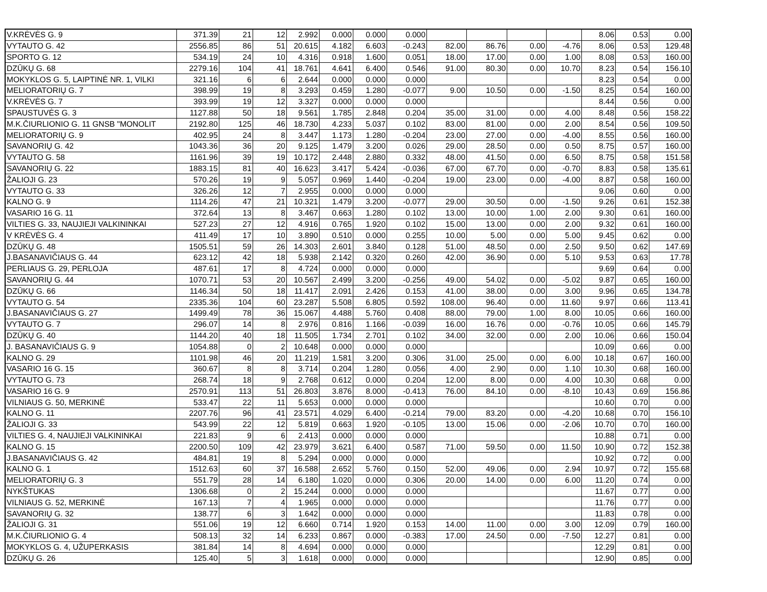| V.KRĖVĖS G. 9 | 371.39 | 21 | 12 | 2.992 | 0.000 | 0.000 | 0.000 | | | | | 8.06 | 0.53 | 0.00 |
| VYTAUTO G. 42 | 2556.85 | 86 | 51 | 20.615 | 4.182 | 6.603 | -0.243 | 82.00 | 86.76 | 0.00 | -4.76 | 8.06 | 0.53 | 129.48 |
| SPORTO G. 12 | 534.19 | 24 | 10 | 4.316 | 0.918 | 1.600 | 0.051 | 18.00 | 17.00 | 0.00 | 1.00 | 8.08 | 0.53 | 160.00 |
| DZŪKŲ G. 68 | 2279.16 | 104 | 41 | 18.761 | 4.641 | 6.400 | 0.546 | 91.00 | 80.30 | 0.00 | 10.70 | 8.23 | 0.54 | 156.10 |
| MOKYKLOS G. 5, LAIPTINĖ NR. 1, VILKI | 321.16 | 6 | 6 | 2.644 | 0.000 | 0.000 | 0.000 | | | | | 8.23 | 0.54 | 0.00 |
| MELIORATORIŲ G. 7 | 398.99 | 19 | 8 | 3.293 | 0.459 | 1.280 | -0.077 | 9.00 | 10.50 | 0.00 | -1.50 | 8.25 | 0.54 | 160.00 |
| V.KRĖVĖS G. 7 | 393.99 | 19 | 12 | 3.327 | 0.000 | 0.000 | 0.000 | | | | | 8.44 | 0.56 | 0.00 |
| SPAUSTUVĖS G. 3 | 1127.88 | 50 | 18 | 9.561 | 1.785 | 2.848 | 0.204 | 35.00 | 31.00 | 0.00 | 4.00 | 8.48 | 0.56 | 158.22 |
| M.K.ČIURLIONIO G. 11 GNSB "MONOLIT | 2192.80 | 125 | 46 | 18.730 | 4.233 | 5.037 | 0.102 | 83.00 | 81.00 | 0.00 | 2.00 | 8.54 | 0.56 | 109.50 |
| MELIORATORIŲ G. 9 | 402.95 | 24 | 8 | 3.447 | 1.173 | 1.280 | -0.204 | 23.00 | 27.00 | 0.00 | -4.00 | 8.55 | 0.56 | 160.00 |
| SAVANORIŲ G. 42 | 1043.36 | 36 | 20 | 9.125 | 1.479 | 3.200 | 0.026 | 29.00 | 28.50 | 0.00 | 0.50 | 8.75 | 0.57 | 160.00 |
| VYTAUTO G. 58 | 1161.96 | 39 | 19 | 10.172 | 2.448 | 2.880 | 0.332 | 48.00 | 41.50 | 0.00 | 6.50 | 8.75 | 0.58 | 151.58 |
| SAVANORIŲ G. 22 | 1883.15 | 81 | 40 | 16.623 | 3.417 | 5.424 | -0.036 | 67.00 | 67.70 | 0.00 | -0.70 | 8.83 | 0.58 | 135.61 |
| ŽALIOJI G. 23 | 570.26 | 19 | 9 | 5.057 | 0.969 | 1.440 | -0.204 | 19.00 | 23.00 | 0.00 | -4.00 | 8.87 | 0.58 | 160.00 |
| VYTAUTO G. 33 | 326.26 | 12 | 7 | 2.955 | 0.000 | 0.000 | 0.000 | | | | | 9.06 | 0.60 | 0.00 |
| KALNO G. 9 | 1114.26 | 47 | 21 | 10.321 | 1.479 | 3.200 | -0.077 | 29.00 | 30.50 | 0.00 | -1.50 | 9.26 | 0.61 | 152.38 |
| VASARIO 16 G. 11 | 372.64 | 13 | 8 | 3.467 | 0.663 | 1.280 | 0.102 | 13.00 | 10.00 | 1.00 | 2.00 | 9.30 | 0.61 | 160.00 |
| VILTIES G. 33, NAUJIEJI VALKININKAI | 527.23 | 27 | 12 | 4.916 | 0.765 | 1.920 | 0.102 | 15.00 | 13.00 | 0.00 | 2.00 | 9.32 | 0.61 | 160.00 |
| V KRĖVĖS G. 4 | 411.49 | 17 | 10 | 3.890 | 0.510 | 0.000 | 0.255 | 10.00 | 5.00 | 0.00 | 5.00 | 9.45 | 0.62 | 0.00 |
| DZŪKŲ G. 48 | 1505.51 | 59 | 26 | 14.303 | 2.601 | 3.840 | 0.128 | 51.00 | 48.50 | 0.00 | 2.50 | 9.50 | 0.62 | 147.69 |
| J.BASANAVIČIAUS G. 44 | 623.12 | 42 | 18 | 5.938 | 2.142 | 0.320 | 0.260 | 42.00 | 36.90 | 0.00 | 5.10 | 9.53 | 0.63 | 17.78 |
| PERLIAUS G. 29, PERLOJA | 487.61 | 17 | 8 | 4.724 | 0.000 | 0.000 | 0.000 | | | | | 9.69 | 0.64 | 0.00 |
| SAVANORIŲ G. 44 | 1070.71 | 53 | 20 | 10.567 | 2.499 | 3.200 | -0.256 | 49.00 | 54.02 | 0.00 | -5.02 | 9.87 | 0.65 | 160.00 |
| DZŪKŲ G. 66 | 1146.34 | 50 | 18 | 11.417 | 2.091 | 2.426 | 0.153 | 41.00 | 38.00 | 0.00 | 3.00 | 9.96 | 0.65 | 134.78 |
| VYTAUTO G. 54 | 2335.36 | 104 | 60 | 23.287 | 5.508 | 6.805 | 0.592 | 108.00 | 96.40 | 0.00 | 11.60 | 9.97 | 0.66 | 113.41 |
| J.BASANAVIČIAUS G. 27 | 1499.49 | 78 | 36 | 15.067 | 4.488 | 5.760 | 0.408 | 88.00 | 79.00 | 1.00 | 8.00 | 10.05 | 0.66 | 160.00 |
| VYTAUTO G. 7 | 296.07 | 14 | 8 | 2.976 | 0.816 | 1.166 | -0.039 | 16.00 | 16.76 | 0.00 | -0.76 | 10.05 | 0.66 | 145.79 |
| DZŪKŲ G. 40 | 1144.20 | 40 | 18 | 11.505 | 1.734 | 2.701 | 0.102 | 34.00 | 32.00 | 0.00 | 2.00 | 10.06 | 0.66 | 150.04 |
| J. BASANAVIČIAUS G. 9 | 1054.88 | 0 | 2 | 10.648 | 0.000 | 0.000 | 0.000 | | | | | 10.09 | 0.66 | 0.00 |
| KALNO G. 29 | 1101.98 | 46 | 20 | 11.219 | 1.581 | 3.200 | 0.306 | 31.00 | 25.00 | 0.00 | 6.00 | 10.18 | 0.67 | 160.00 |
| VASARIO 16 G. 15 | 360.67 | 8 | 8 | 3.714 | 0.204 | 1.280 | 0.056 | 4.00 | 2.90 | 0.00 | 1.10 | 10.30 | 0.68 | 160.00 |
| VYTAUTO G. 73 | 268.74 | 18 | 9 | 2.768 | 0.612 | 0.000 | 0.204 | 12.00 | 8.00 | 0.00 | 4.00 | 10.30 | 0.68 | 0.00 |
| VASARIO 16 G. 9 | 2570.91 | 113 | 51 | 26.803 | 3.876 | 8.000 | -0.413 | 76.00 | 84.10 | 0.00 | -8.10 | 10.43 | 0.69 | 156.86 |
| VILNIAUS G. 50, MERKINĖ | 533.47 | 22 | 11 | 5.653 | 0.000 | 0.000 | 0.000 | | | | | 10.60 | 0.70 | 0.00 |
| KALNO G. 11 | 2207.76 | 96 | 41 | 23.571 | 4.029 | 6.400 | -0.214 | 79.00 | 83.20 | 0.00 | -4.20 | 10.68 | 0.70 | 156.10 |
| ŽALIOJI G. 33 | 543.99 | 22 | 12 | 5.819 | 0.663 | 1.920 | -0.105 | 13.00 | 15.06 | 0.00 | -2.06 | 10.70 | 0.70 | 160.00 |
| VILTIES G. 4, NAUJIEJI VALKININKAI | 221.83 | 9 | 6 | 2.413 | 0.000 | 0.000 | 0.000 | | | | | 10.88 | 0.71 | 0.00 |
| KALNO G. 15 | 2200.50 | 109 | 42 | 23.979 | 3.621 | 6.400 | 0.587 | 71.00 | 59.50 | 0.00 | 11.50 | 10.90 | 0.72 | 152.38 |
| J.BASANAVIČIAUS G. 42 | 484.81 | 19 | 8 | 5.294 | 0.000 | 0.000 | 0.000 | | | | | 10.92 | 0.72 | 0.00 |
| KALNO G. 1 | 1512.63 | 60 | 37 | 16.588 | 2.652 | 5.760 | 0.150 | 52.00 | 49.06 | 0.00 | 2.94 | 10.97 | 0.72 | 155.68 |
| MELIORATORIŲ G. 3 | 551.79 | 28 | 14 | 6.180 | 1.020 | 0.000 | 0.306 | 20.00 | 14.00 | 0.00 | 6.00 | 11.20 | 0.74 | 0.00 |
| NYKŠTUKAS | 1306.68 | 0 | 2 | 15.244 | 0.000 | 0.000 | 0.000 | | | | | 11.67 | 0.77 | 0.00 |
| VILNIAUS G. 52, MERKINĖ | 167.13 | 7 | 4 | 1.965 | 0.000 | 0.000 | 0.000 | | | | | 11.76 | 0.77 | 0.00 |
| SAVANORIŲ G. 32 | 138.77 | 6 | 3 | 1.642 | 0.000 | 0.000 | 0.000 | | | | | 11.83 | 0.78 | 0.00 |
| ŽALIOJI G. 31 | 551.06 | 19 | 12 | 6.660 | 0.714 | 1.920 | 0.153 | 14.00 | 11.00 | 0.00 | 3.00 | 12.09 | 0.79 | 160.00 |
| M.K.ČIURLIONIO G. 4 | 508.13 | 32 | 14 | 6.233 | 0.867 | 0.000 | -0.383 | 17.00 | 24.50 | 0.00 | -7.50 | 12.27 | 0.81 | 0.00 |
| MOKYKLOS G. 4, UŽUPERKASIS | 381.84 | 14 | 8 | 4.694 | 0.000 | 0.000 | 0.000 | | | | | 12.29 | 0.81 | 0.00 |
| DZŪKŲ G. 26 | 125.40 | 5 | 3 | 1.618 | 0.000 | 0.000 | 0.000 | | | | | 12.90 | 0.85 | 0.00 |